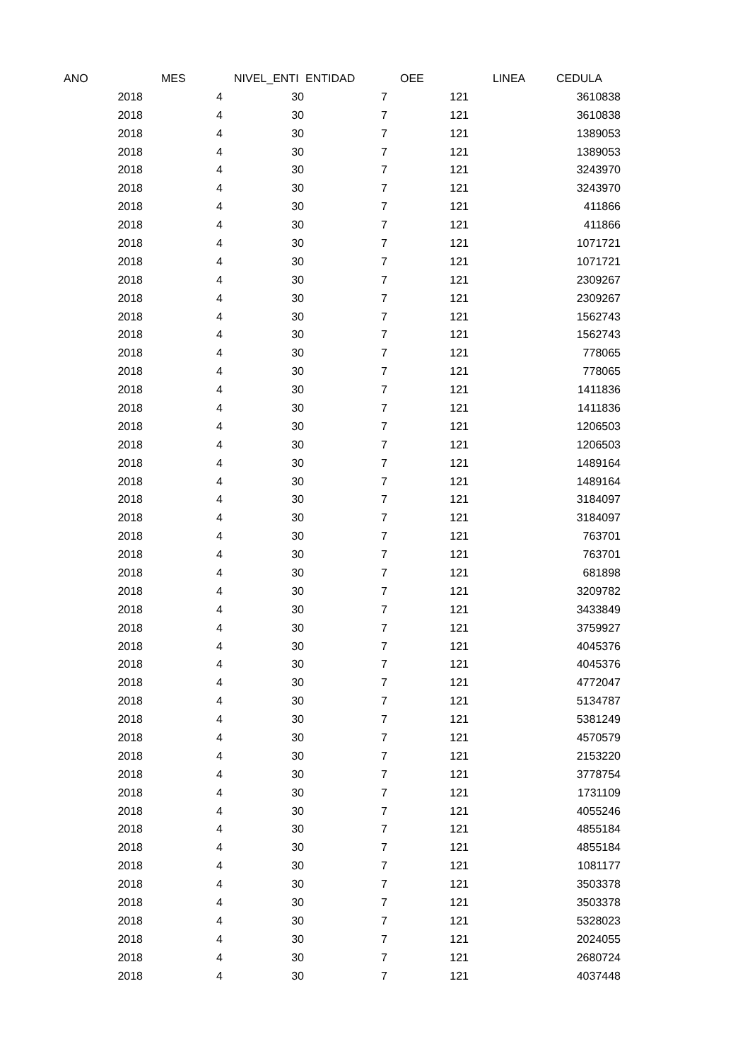| ANO | MES | NIVEL_ENTI | ENTIDAD | OEE | LINEA | CEDULA |
| --- | --- | --- | --- | --- | --- | --- |
| 2018 | 4 | 30 | 7 | 121 | | 3610838 |
| 2018 | 4 | 30 | 7 | 121 | | 3610838 |
| 2018 | 4 | 30 | 7 | 121 | | 1389053 |
| 2018 | 4 | 30 | 7 | 121 | | 1389053 |
| 2018 | 4 | 30 | 7 | 121 | | 3243970 |
| 2018 | 4 | 30 | 7 | 121 | | 3243970 |
| 2018 | 4 | 30 | 7 | 121 | | 411866 |
| 2018 | 4 | 30 | 7 | 121 | | 411866 |
| 2018 | 4 | 30 | 7 | 121 | | 1071721 |
| 2018 | 4 | 30 | 7 | 121 | | 1071721 |
| 2018 | 4 | 30 | 7 | 121 | | 2309267 |
| 2018 | 4 | 30 | 7 | 121 | | 2309267 |
| 2018 | 4 | 30 | 7 | 121 | | 1562743 |
| 2018 | 4 | 30 | 7 | 121 | | 1562743 |
| 2018 | 4 | 30 | 7 | 121 | | 778065 |
| 2018 | 4 | 30 | 7 | 121 | | 778065 |
| 2018 | 4 | 30 | 7 | 121 | | 1411836 |
| 2018 | 4 | 30 | 7 | 121 | | 1411836 |
| 2018 | 4 | 30 | 7 | 121 | | 1206503 |
| 2018 | 4 | 30 | 7 | 121 | | 1206503 |
| 2018 | 4 | 30 | 7 | 121 | | 1489164 |
| 2018 | 4 | 30 | 7 | 121 | | 1489164 |
| 2018 | 4 | 30 | 7 | 121 | | 3184097 |
| 2018 | 4 | 30 | 7 | 121 | | 3184097 |
| 2018 | 4 | 30 | 7 | 121 | | 763701 |
| 2018 | 4 | 30 | 7 | 121 | | 763701 |
| 2018 | 4 | 30 | 7 | 121 | | 681898 |
| 2018 | 4 | 30 | 7 | 121 | | 3209782 |
| 2018 | 4 | 30 | 7 | 121 | | 3433849 |
| 2018 | 4 | 30 | 7 | 121 | | 3759927 |
| 2018 | 4 | 30 | 7 | 121 | | 4045376 |
| 2018 | 4 | 30 | 7 | 121 | | 4045376 |
| 2018 | 4 | 30 | 7 | 121 | | 4772047 |
| 2018 | 4 | 30 | 7 | 121 | | 5134787 |
| 2018 | 4 | 30 | 7 | 121 | | 5381249 |
| 2018 | 4 | 30 | 7 | 121 | | 4570579 |
| 2018 | 4 | 30 | 7 | 121 | | 2153220 |
| 2018 | 4 | 30 | 7 | 121 | | 3778754 |
| 2018 | 4 | 30 | 7 | 121 | | 1731109 |
| 2018 | 4 | 30 | 7 | 121 | | 4055246 |
| 2018 | 4 | 30 | 7 | 121 | | 4855184 |
| 2018 | 4 | 30 | 7 | 121 | | 4855184 |
| 2018 | 4 | 30 | 7 | 121 | | 1081177 |
| 2018 | 4 | 30 | 7 | 121 | | 3503378 |
| 2018 | 4 | 30 | 7 | 121 | | 3503378 |
| 2018 | 4 | 30 | 7 | 121 | | 5328023 |
| 2018 | 4 | 30 | 7 | 121 | | 2024055 |
| 2018 | 4 | 30 | 7 | 121 | | 2680724 |
| 2018 | 4 | 30 | 7 | 121 | | 4037448 |